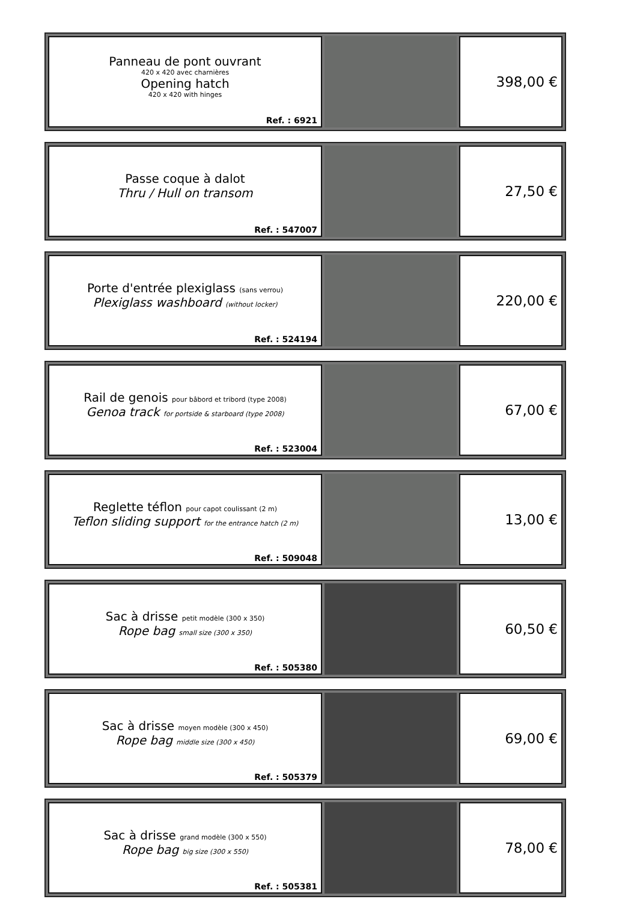| Panneau de pont ouvrant 420 x 420 avec charnières Opening hatch 420 x 420 with hinges Ref. : 6921 | | 398,00 € |
| Passe coque à dalot Thru / Hull on transom Ref. : 547007 | | 27,50 € |
| Porte d'entrée plexiglass (sans verrou) Plexiglass washboard (without locker) Ref. : 524194 | | 220,00 € |
| Rail de genois pour bâbord et tribord (type 2008) Genoa track for portside & starboard (type 2008) Ref. : 523004 | | 67,00 € |
| Reglette téflon pour capot coulissant (2 m) Teflon sliding support for the entrance hatch (2 m) Ref. : 509048 | | 13,00 € |
| Sac à drisse petit modèle (300 x 350) Rope bag small size (300 x 350) Ref. : 505380 | | 60,50 € |
| Sac à drisse moyen modèle (300 x 450) Rope bag middle size (300 x 450) Ref. : 505379 | | 69,00 € |
| Sac à drisse grand modèle (300 x 550) Rope bag big size (300 x 550) Ref. : 505381 | | 78,00 € |